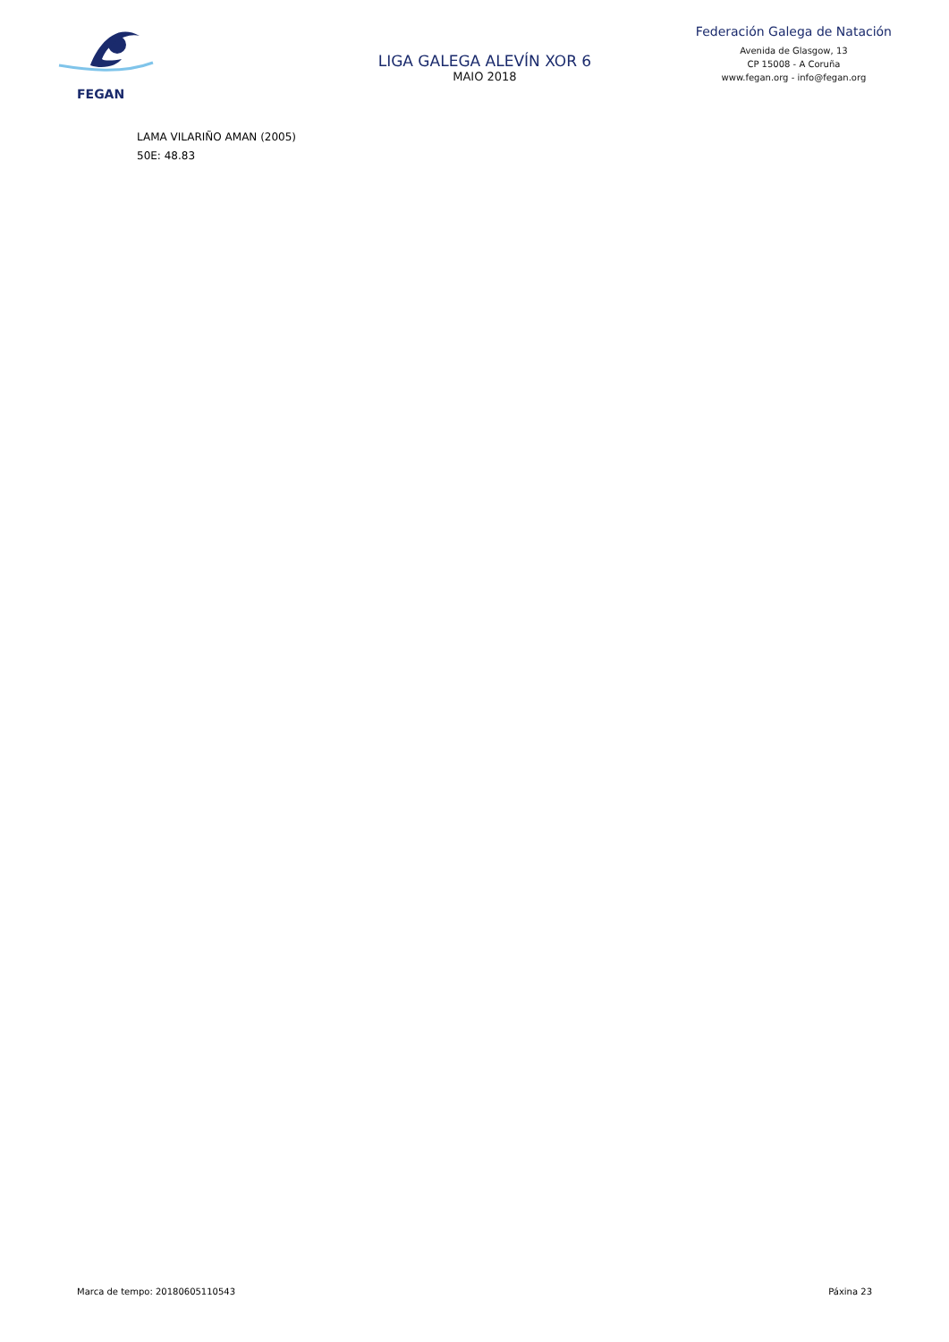FEGAN
LIGA GALEGA ALEVÍN XOR 6
MAIO 2018
Federación Galega de Natación
Avenida de Glasgow, 13
CP 15008 - A Coruña
www.fegan.org - info@fegan.org
LAMA VILARIÑO AMAN (2005)
50E: 48.83
Marca de tempo: 20180605110543 Páxina 23